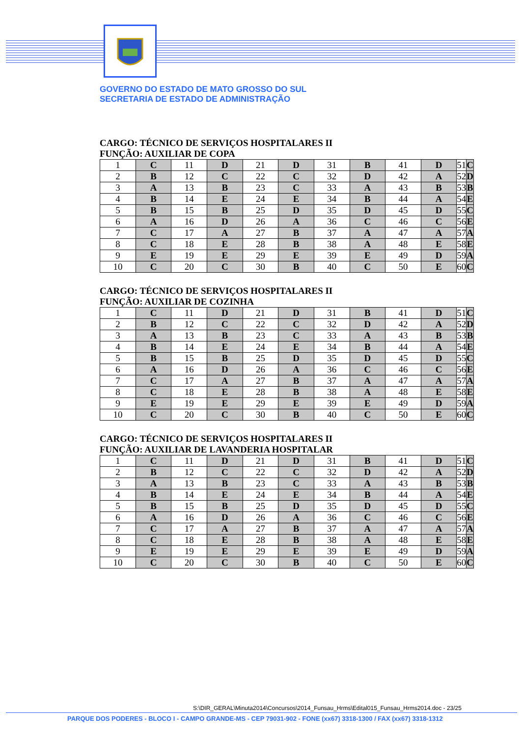GOVERNO DO ESTADO DE MATO GROSSO DO SUL
SECRETARIA DE ESTADO DE ADMINISTRAÇÃO
CARGO: TÉCNICO DE SERVIÇOS HOSPITALARES II
FUNÇÃO: AUXILIAR DE COPA
| 1 | C | 11 | D | 21 | D | 31 | B | 41 | D | 51 | C |
| 2 | B | 12 | C | 22 | C | 32 | D | 42 | A | 52 | D |
| 3 | A | 13 | B | 23 | C | 33 | A | 43 | B | 53 | B |
| 4 | B | 14 | E | 24 | E | 34 | B | 44 | A | 54 | E |
| 5 | B | 15 | B | 25 | D | 35 | D | 45 | D | 55 | C |
| 6 | A | 16 | D | 26 | A | 36 | C | 46 | C | 56 | E |
| 7 | C | 17 | A | 27 | B | 37 | A | 47 | A | 57 | A |
| 8 | C | 18 | E | 28 | B | 38 | A | 48 | E | 58 | E |
| 9 | E | 19 | E | 29 | E | 39 | E | 49 | D | 59 | A |
| 10 | C | 20 | C | 30 | B | 40 | C | 50 | E | 60 | C |
CARGO: TÉCNICO DE SERVIÇOS HOSPITALARES II
FUNÇÃO: AUXILIAR DE COZINHA
| 1 | C | 11 | D | 21 | D | 31 | B | 41 | D | 51 | C |
| 2 | B | 12 | C | 22 | C | 32 | D | 42 | A | 52 | D |
| 3 | A | 13 | B | 23 | C | 33 | A | 43 | B | 53 | B |
| 4 | B | 14 | E | 24 | E | 34 | B | 44 | A | 54 | E |
| 5 | B | 15 | B | 25 | D | 35 | D | 45 | D | 55 | C |
| 6 | A | 16 | D | 26 | A | 36 | C | 46 | C | 56 | E |
| 7 | C | 17 | A | 27 | B | 37 | A | 47 | A | 57 | A |
| 8 | C | 18 | E | 28 | B | 38 | A | 48 | E | 58 | E |
| 9 | E | 19 | E | 29 | E | 39 | E | 49 | D | 59 | A |
| 10 | C | 20 | C | 30 | B | 40 | C | 50 | E | 60 | C |
CARGO: TÉCNICO DE SERVIÇOS HOSPITALARES II
FUNÇÃO: AUXILIAR DE LAVANDERIA HOSPITALAR
| 1 | C | 11 | D | 21 | D | 31 | B | 41 | D | 51 | C |
| 2 | B | 12 | C | 22 | C | 32 | D | 42 | A | 52 | D |
| 3 | A | 13 | B | 23 | C | 33 | A | 43 | B | 53 | B |
| 4 | B | 14 | E | 24 | E | 34 | B | 44 | A | 54 | E |
| 5 | B | 15 | B | 25 | D | 35 | D | 45 | D | 55 | C |
| 6 | A | 16 | D | 26 | A | 36 | C | 46 | C | 56 | E |
| 7 | C | 17 | A | 27 | B | 37 | A | 47 | A | 57 | A |
| 8 | C | 18 | E | 28 | B | 38 | A | 48 | E | 58 | E |
| 9 | E | 19 | E | 29 | E | 39 | E | 49 | D | 59 | A |
| 10 | C | 20 | C | 30 | B | 40 | C | 50 | E | 60 | C |
S:\DIR_GERAL\Minuta2014\Concursos\2014_Funsau_Hrms\Edital015_Funsau_Hrms2014.doc - 23/25
PARQUE DOS PODERES - BLOCO I - CAMPO GRANDE-MS - CEP 79031-902 - FONE (xx67) 3318-1300 / FAX (xx67) 3318-1312